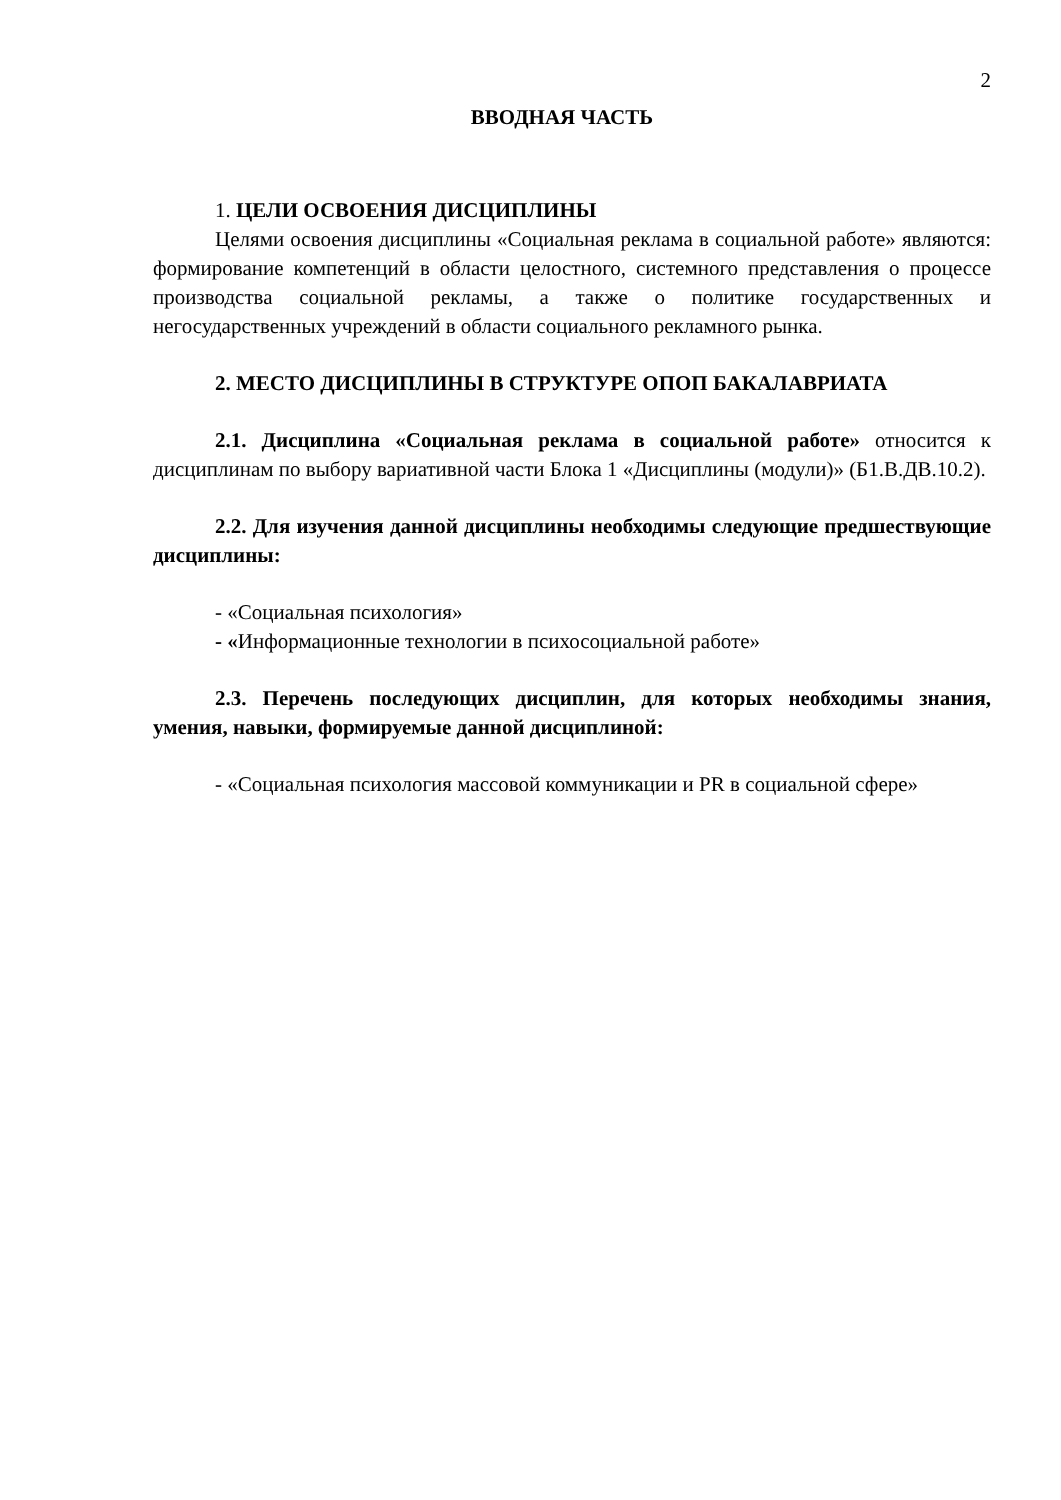2
ВВОДНАЯ ЧАСТЬ
1. ЦЕЛИ ОСВОЕНИЯ ДИСЦИПЛИНЫ
Целями освоения дисциплины «Социальная реклама в социальной работе» являются: формирование компетенций в области целостного, системного представления о процессе производства социальной рекламы, а также о политике государственных и негосударственных учреждений в области социального рекламного рынка.
2. МЕСТО ДИСЦИПЛИНЫ В СТРУКТУРЕ ОПОП БАКАЛАВРИАТА
2.1. Дисциплина «Социальная реклама в социальной работе» относится к дисциплинам по выбору вариативной части Блока 1 «Дисциплины (модули)» (Б1.В.ДВ.10.2).
2.2. Для изучения данной дисциплины необходимы следующие предшествующие дисциплины:
- «Социальная психология»
- «Информационные технологии в психосоциальной работе»
2.3. Перечень последующих дисциплин, для которых необходимы знания, умения, навыки, формируемые данной дисциплиной:
- «Социальная психология массовой коммуникации и PR в социальной сфере»